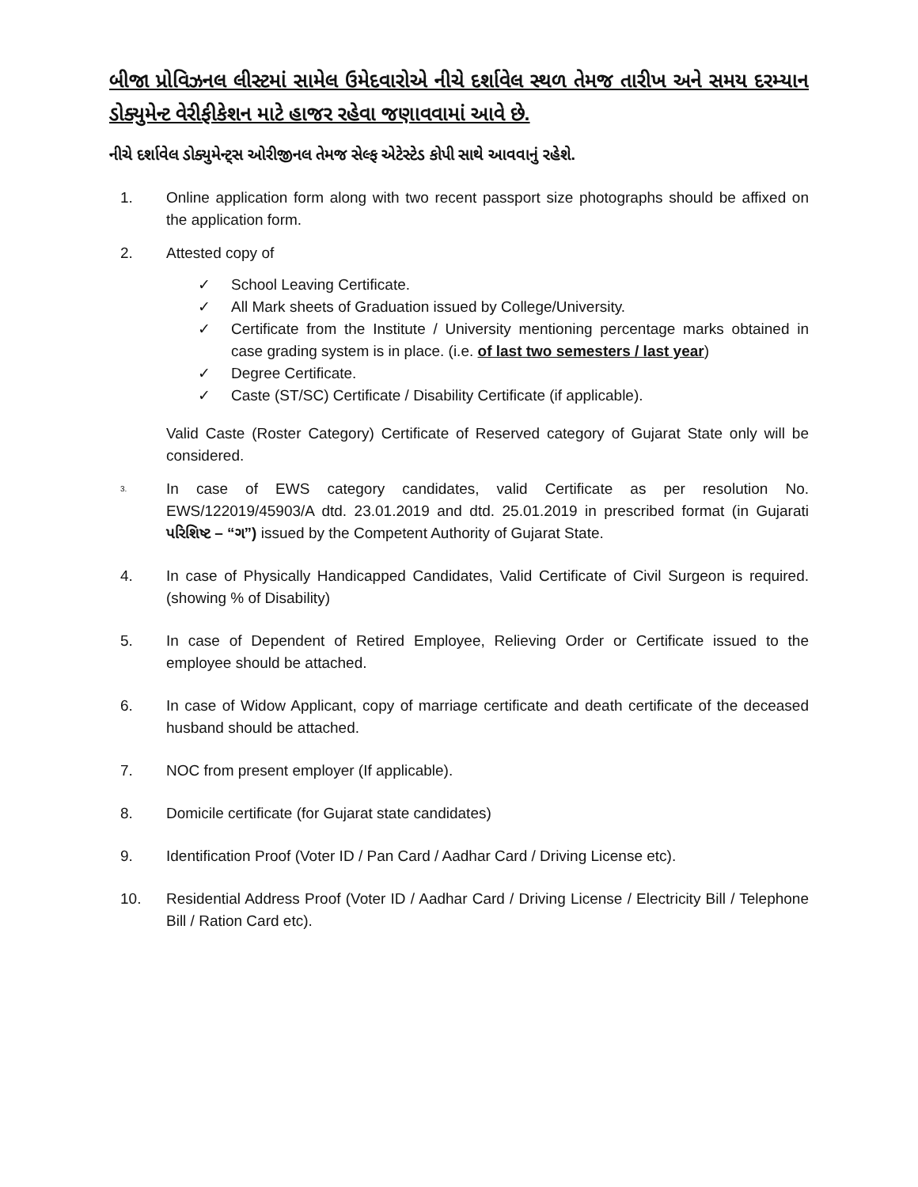બીજા પ્રોવિઝનલ લીસ્ટમાં સામેલ ઉમેદવારોએ નીચે દર્શાવેલ સ્થળ તેમજ તારીખ અને સમય દરમ્યાન ડોક્યુમેન્ટ વેરીફીકેશન માટે હાજર રહેવા જણાવવામાં આવે છે.
નીચે દર્શાવેલ ડોક્યુમેન્ટ્સ ઓરીજીનલ તેમજ સેલ્ફ એટેસ્ટેડ કોપી સાથે આવવાનું રહેશે.
1. Online application form along with two recent passport size photographs should be affixed on the application form.
2. Attested copy of
✓ School Leaving Certificate.
✓ All Mark sheets of Graduation issued by College/University.
✓ Certificate from the Institute / University mentioning percentage marks obtained in case grading system is in place. (i.e. of last two semesters / last year)
✓ Degree Certificate.
✓ Caste (ST/SC) Certificate / Disability Certificate (if applicable).
Valid Caste (Roster Category) Certificate of Reserved category of Gujarat State only will be considered.
3.
In case of EWS category candidates, valid Certificate as per resolution No. EWS/122019/45903/A dtd. 23.01.2019 and dtd. 25.01.2019 in prescribed format (in Gujarati પરિશિષ્ટ – “ગ”) issued by the Competent Authority of Gujarat State.
4. In case of Physically Handicapped Candidates, Valid Certificate of Civil Surgeon is required. (showing % of Disability)
5. In case of Dependent of Retired Employee, Relieving Order or Certificate issued to the employee should be attached.
6. In case of Widow Applicant, copy of marriage certificate and death certificate of the deceased husband should be attached.
7. NOC from present employer (If applicable).
8. Domicile certificate (for Gujarat state candidates)
9. Identification Proof (Voter ID / Pan Card / Aadhar Card / Driving License etc).
10. Residential Address Proof (Voter ID / Aadhar Card / Driving License / Electricity Bill / Telephone Bill / Ration Card etc).